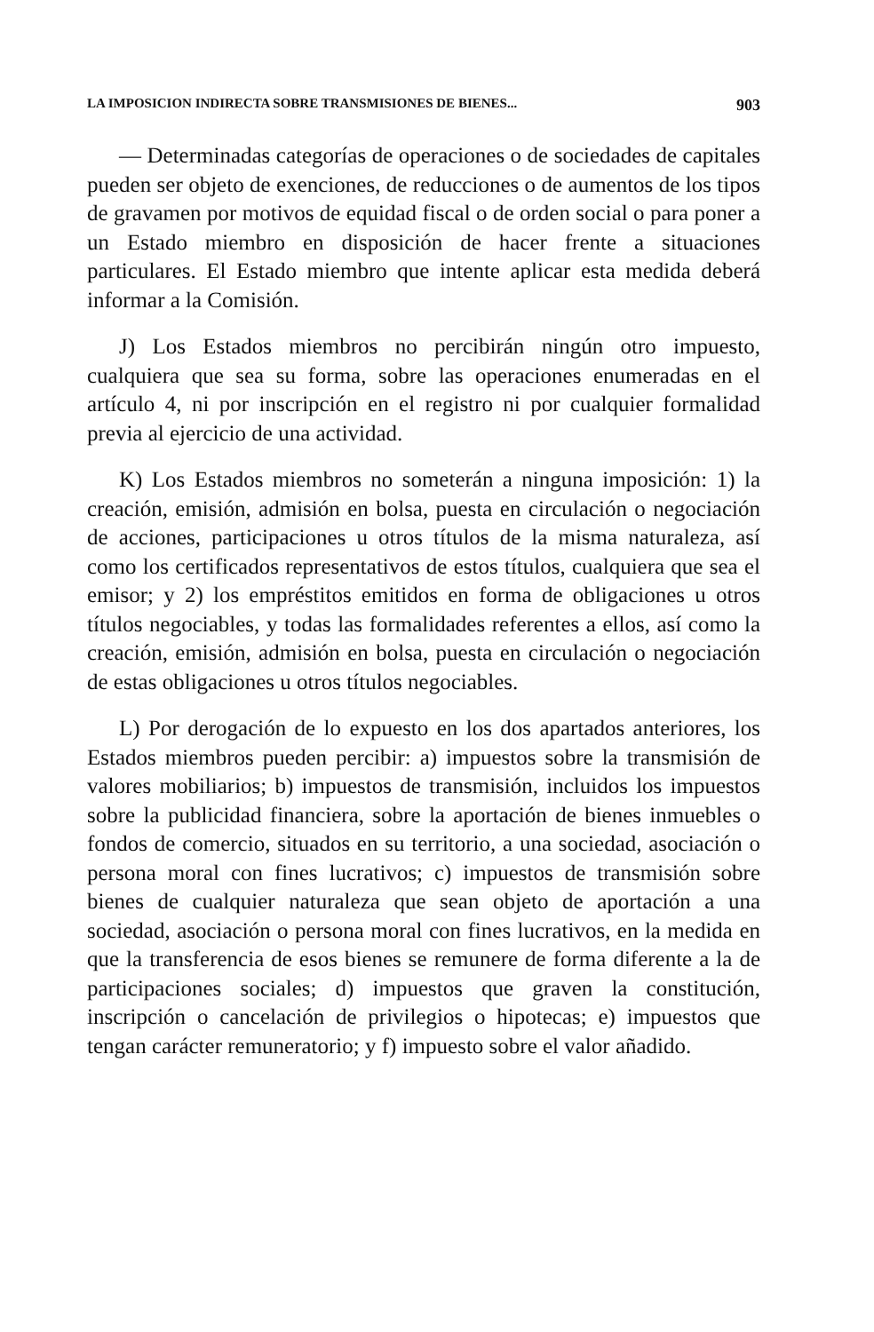LA IMPOSICION INDIRECTA SOBRE TRANSMISIONES DE BIENES... 903
— Determinadas categorías de operaciones o de sociedades de capitales pueden ser objeto de exenciones, de reducciones o de aumentos de los tipos de gravamen por motivos de equidad fiscal o de orden social o para poner a un Estado miembro en disposición de hacer frente a situaciones particulares. El Estado miembro que intente aplicar esta medida deberá informar a la Comisión.
J) Los Estados miembros no percibirán ningún otro impuesto, cualquiera que sea su forma, sobre las operaciones enumeradas en el artículo 4, ni por inscripción en el registro ni por cualquier formalidad previa al ejercicio de una actividad.
K) Los Estados miembros no someterán a ninguna imposición: 1) la creación, emisión, admisión en bolsa, puesta en circulación o negociación de acciones, participaciones u otros títulos de la misma naturaleza, así como los certificados representativos de estos títulos, cualquiera que sea el emisor; y 2) los empréstitos emitidos en forma de obligaciones u otros títulos negociables, y todas las formalidades referentes a ellos, así como la creación, emisión, admisión en bolsa, puesta en circulación o negociación de estas obligaciones u otros títulos negociables.
L) Por derogación de lo expuesto en los dos apartados anteriores, los Estados miembros pueden percibir: a) impuestos sobre la transmisión de valores mobiliarios; b) impuestos de transmisión, incluidos los impuestos sobre la publicidad financiera, sobre la aportación de bienes inmuebles o fondos de comercio, situados en su territorio, a una sociedad, asociación o persona moral con fines lucrativos; c) impuestos de transmisión sobre bienes de cualquier naturaleza que sean objeto de aportación a una sociedad, asociación o persona moral con fines lucrativos, en la medida en que la transferencia de esos bienes se remunere de forma diferente a la de participaciones sociales; d) impuestos que graven la constitución, inscripción o cancelación de privilegios o hipotecas; e) impuestos que tengan carácter remuneratorio; y f) impuesto sobre el valor añadido.